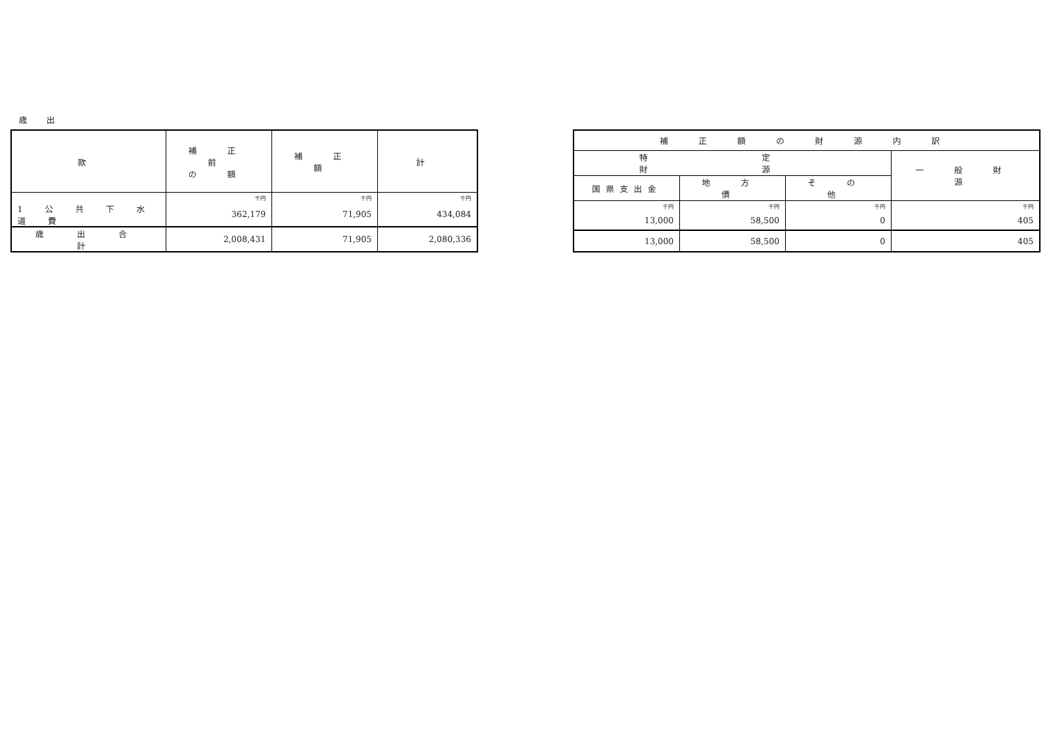歳 出
| 款 | 補 正 前 の 額 | 補 正 額 | 計 |
| --- | --- | --- | --- |
| | 千円 | 千円 | 千円 |
| 1 公 共 下 水 道 費 | 362,179 | 71,905 | 434,084 |
| 歳 出 合 計 | 2,008,431 | 71,905 | 2,080,336 |
| 補 正 額 の 財 源 内 訳 | | | |
| --- | --- | --- | --- |
| 特 定 財 源 | | | 一 般 財 源 |
| 国県支出金 | 地 方 債 | そ の 他 | |
| 千円 | 千円 | 千円 | 千円 |
| 13,000 | 58,500 | 0 | 405 |
| 13,000 | 58,500 | 0 | 405 |